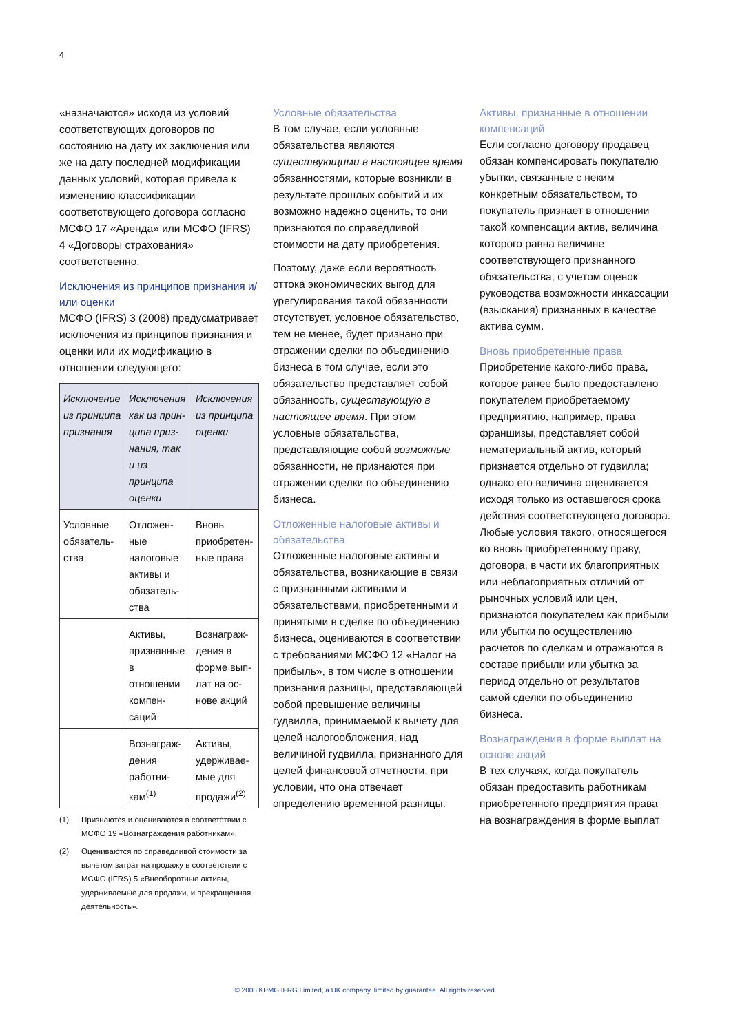4
«назначаются» исходя из условий соответствующих договоров по состоянию на дату их заключения или же на дату последней модификации данных условий, которая привела к изменению классификации соответствующего договора согласно МСФО 17 «Аренда» или МСФО (IFRS) 4 «Договоры страхования» соответственно.
Исключения из принципов признания и/или оценки
МСФО (IFRS) 3 (2008) предусматривает исключения из принципов признания и оценки или их модификацию в отношении следующего:
| Исключение из принципа признания | Исключения как из прин-ципа приз-нания, так и из принципа оценки | Исключения из принципа оценки |
| --- | --- | --- |
| Условные обязатель-ства | Отложен-ные налоговые активы и обязатель-ства | Вновь приобретен-ные права |
| | Активы, признанные в отношении компен-саций | Вознаграж-дения в форме вып-лат на ос-нове акций |
| | Вознаграж-дения работни-кам<sup>(1)</sup> | Активы, удерживае-мые для продажи<sup>(2)</sup> |
(1) Признаются и оцениваются в соответствии с МСФО 19 «Вознаграждения работникам».
(2) Оцениваются по справедливой стоимости за вычетом затрат на продажу в соответствии с МСФО (IFRS) 5 «Внеоборотные активы, удерживаемые для продажи, и прекращенная деятельность».
Условные обязательства
В том случае, если условные обязательства являются существующими в настоящее время обязанностями, которые возникли в результате прошлых событий и их возможно надежно оценить, то они признаются по справедливой стоимости на дату приобретения.
Поэтому, даже если вероятность оттока экономических выгод для урегулирования такой обязанности отсутствует, условное обязательство, тем не менее, будет признано при отражении сделки по объединению бизнеса в том случае, если это обязательство представляет собой обязанность, существующую в настоящее время. При этом условные обязательства, представляющие собой возможные обязанности, не признаются при отражении сделки по объединению бизнеса.
Отложенные налоговые активы и обязательства
Отложенные налоговые активы и обязательства, возникающие в связи с признанными активами и обязательствами, приобретенными и принятыми в сделке по объединению бизнеса, оцениваются в соответствии с требованиями МСФО 12 «Налог на прибыль», в том числе в отношении признания разницы, представляющей собой превышение величины гудвилла, принимаемой к вычету для целей налогообложения, над величиной гудвилла, признанного для целей финансовой отчетности, при условии, что она отвечает определению временной разницы.
Активы, признанные в отношении компенсаций
Если согласно договору продавец обязан компенсировать покупателю убытки, связанные с неким конкретным обязательством, то покупатель признает в отношении такой компенсации актив, величина которого равна величине соответствующего признанного обязательства, с учетом оценок руководства возможности инкассации (взыскания) признанных в качестве актива сумм.
Вновь приобретенные права
Приобретение какого-либо права, которое ранее было предоставлено покупателем приобретаемому предприятию, например, права франшизы, представляет собой нематериальный актив, который признается отдельно от гудвилла; однако его величина оценивается исходя только из оставшегося срока действия соответствующего договора. Любые условия такого, относящегося ко вновь приобретенному праву, договора, в части их благоприятных или неблагоприятных отличий от рыночных условий или цен, признаются покупателем как прибыли или убытки по осуществлению расчетов по сделкам и отражаются в составе прибыли или убытка за период отдельно от результатов самой сделки по объединению бизнеса.
Вознаграждения в форме выплат на основе акций
В тех случаях, когда покупатель обязан предоставить работникам приобретенного предприятия права на вознаграждения в форме выплат
© 2008 KPMG IFRG Limited, a UK company, limited by guarantee. All rights reserved.